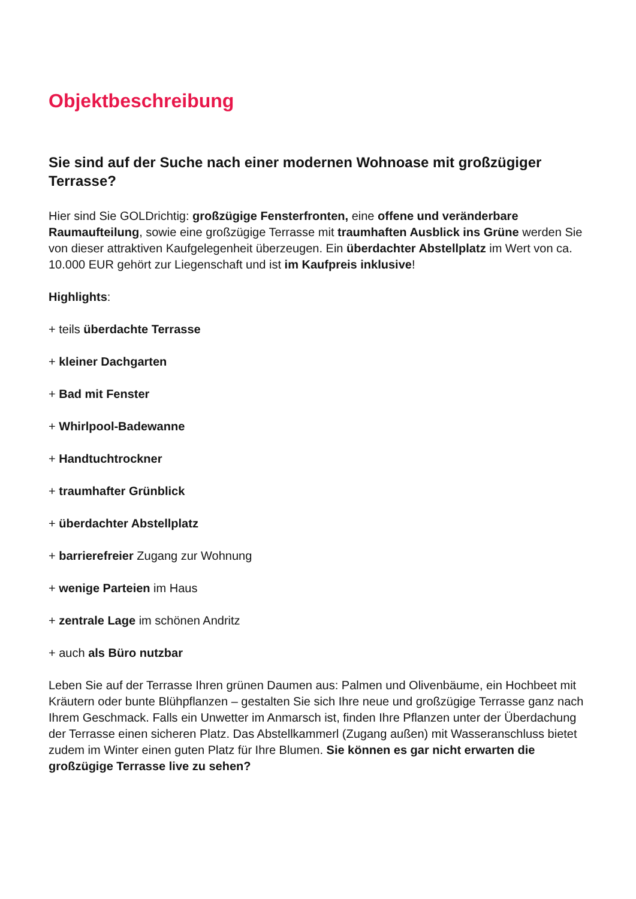Objektbeschreibung
Sie sind auf der Suche nach einer modernen Wohnoase mit großzügiger Terrasse?
Hier sind Sie GOLDrichtig: großzügige Fensterfronten, eine offene und veränderbare Raumaufteilung, sowie eine großzügige Terrasse mit traumhaften Ausblick ins Grüne werden Sie von dieser attraktiven Kaufgelegenheit überzeugen. Ein überdachter Abstellplatz im Wert von ca. 10.000 EUR gehört zur Liegenschaft und ist im Kaufpreis inklusive!
Highlights:
+ teils überdachte Terrasse
+ kleiner Dachgarten
+ Bad mit Fenster
+ Whirlpool-Badewanne
+ Handtuchtrockner
+ traumhafter Grünblick
+ überdachter Abstellplatz
+ barrierefreier Zugang zur Wohnung
+ wenige Parteien im Haus
+ zentrale Lage im schönen Andritz
+ auch als Büro nutzbar
Leben Sie auf der Terrasse Ihren grünen Daumen aus: Palmen und Olivenbäume, ein Hochbeet mit Kräutern oder bunte Blühpflanzen – gestalten Sie sich Ihre neue und großzügige Terrasse ganz nach Ihrem Geschmack. Falls ein Unwetter im Anmarsch ist, finden Ihre Pflanzen unter der Überdachung der Terrasse einen sicheren Platz. Das Abstellkammerl (Zugang außen) mit Wasseranschluss bietet zudem im Winter einen guten Platz für Ihre Blumen. Sie können es gar nicht erwarten die großzügige Terrasse live zu sehen?